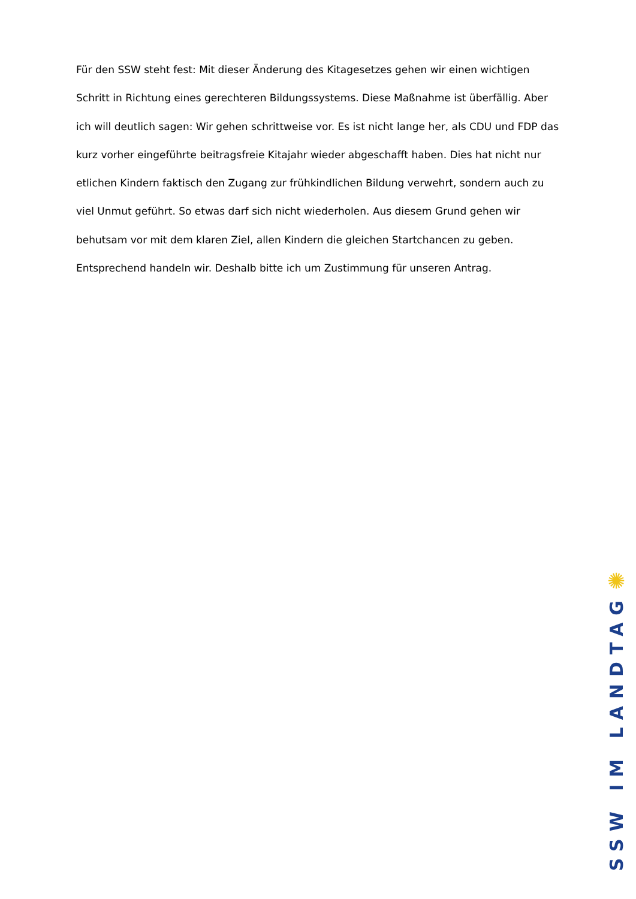Für den SSW steht fest: Mit dieser Änderung des Kitagesetzes gehen wir einen wichtigen Schritt in Richtung eines gerechteren Bildungssystems. Diese Maßnahme ist überfällig. Aber ich will deutlich sagen: Wir gehen schrittweise vor. Es ist nicht lange her, als CDU und FDP das kurz vorher eingeführte beitragsfreie Kitajahr wieder abgeschafft haben. Dies hat nicht nur etlichen Kindern faktisch den Zugang zur frühkindlichen Bildung verwehrt, sondern auch zu viel Unmut geführt. So etwas darf sich nicht wiederholen. Aus diesem Grund gehen wir behutsam vor mit dem klaren Ziel, allen Kindern die gleichen Startchancen zu geben. Entsprechend handeln wir. Deshalb bitte ich um Zustimmung für unseren Antrag.
✺
SSW IM LANDTAG